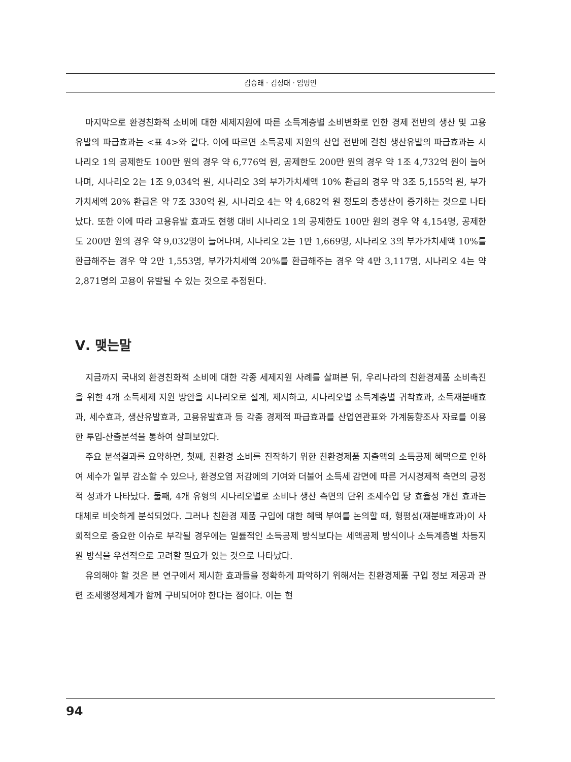김승래 · 김성태 · 임병인
마지막으로 환경친화적 소비에 대한 세제지원에 따른 소득계층별 소비변화로 인한 경제 전반의 생산 및 고용 유발의 파급효과는 <표 4>와 같다. 이에 따르면 소득공제 지원의 산업 전반에 걸친 생산유발의 파급효과는 시나리오 1의 공제한도 100만 원의 경우 약 6,776억 원, 공제한도 200만 원의 경우 약 1조 4,732억 원이 늘어나며, 시나리오 2는 1조 9,034억 원, 시나리오 3의 부가가치세액 10% 환급의 경우 약 3조 5,155억 원, 부가가치세액 20% 환급은 약 7조 330억 원, 시나리오 4는 약 4,682억 원 정도의 총생산이 증가하는 것으로 나타났다. 또한 이에 따라 고용유발 효과도 현행 대비 시나리오 1의 공제한도 100만 원의 경우 약 4,154명, 공제한도 200만 원의 경우 약 9,032명이 늘어나며, 시나리오 2는 1만 1,669명, 시나리오 3의 부가가치세액 10%를 환급해주는 경우 약 2만 1,553명, 부가가치세액 20%를 환급해주는 경우 약 4만 3,117명, 시나리오 4는 약 2,871명의 고용이 유발될 수 있는 것으로 추정된다.
Ⅴ. 맺는말
지금까지 국내외 환경친화적 소비에 대한 각종 세제지원 사례를 살펴본 뒤, 우리나라의 친환경제품 소비촉진을 위한 4개 소득세제 지원 방안을 시나리오로 설계, 제시하고, 시나리오별 소득계층별 귀착효과, 소득재분배효과, 세수효과, 생산유발효과, 고용유발효과 등 각종 경제적 파급효과를 산업연관표와 가계동향조사 자료를 이용한 투입-산출분석을 통하여 살펴보았다.
주요 분석결과를 요약하면, 첫째, 친환경 소비를 진작하기 위한 친환경제품 지출액의 소득공제 혜택으로 인하여 세수가 일부 감소할 수 있으나, 환경오염 저감에의 기여와 더불어 소득세 감면에 따른 거시경제적 측면의 긍정적 성과가 나타났다. 둘째, 4개 유형의 시나리오별로 소비나 생산 측면의 단위 조세수입 당 효율성 개선 효과는 대체로 비슷하게 분석되었다. 그러나 친환경 제품 구입에 대한 혜택 부여를 논의할 때, 형평성(재분배효과)이 사회적으로 중요한 이슈로 부각될 경우에는 일률적인 소득공제 방식보다는 세액공제 방식이나 소득계층별 차등지원 방식을 우선적으로 고려할 필요가 있는 것으로 나타났다.
유의해야 할 것은 본 연구에서 제시한 효과들을 정확하게 파악하기 위해서는 친환경제품 구입 정보 제공과 관련 조세행정체계가 함께 구비되어야 한다는 점이다. 이는 현
94